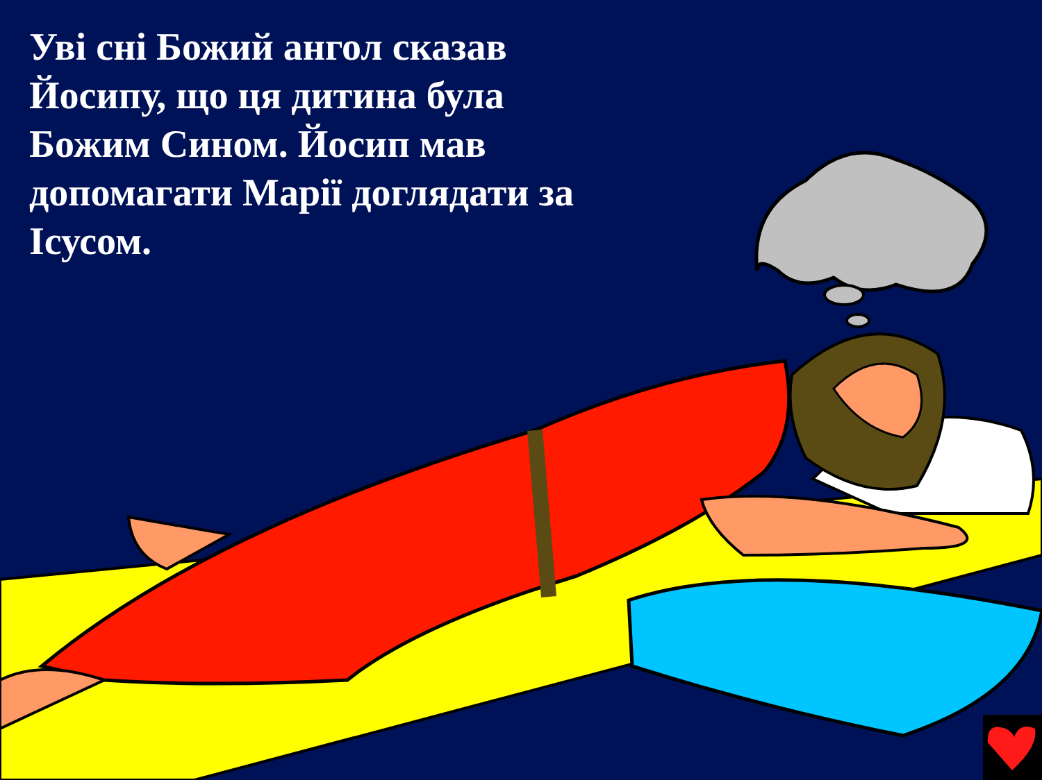Уві сні Божий ангол сказав Йосипу, що ця дитина була Божим Сином. Йосип мав допомагати Марії доглядати за Ісусом.